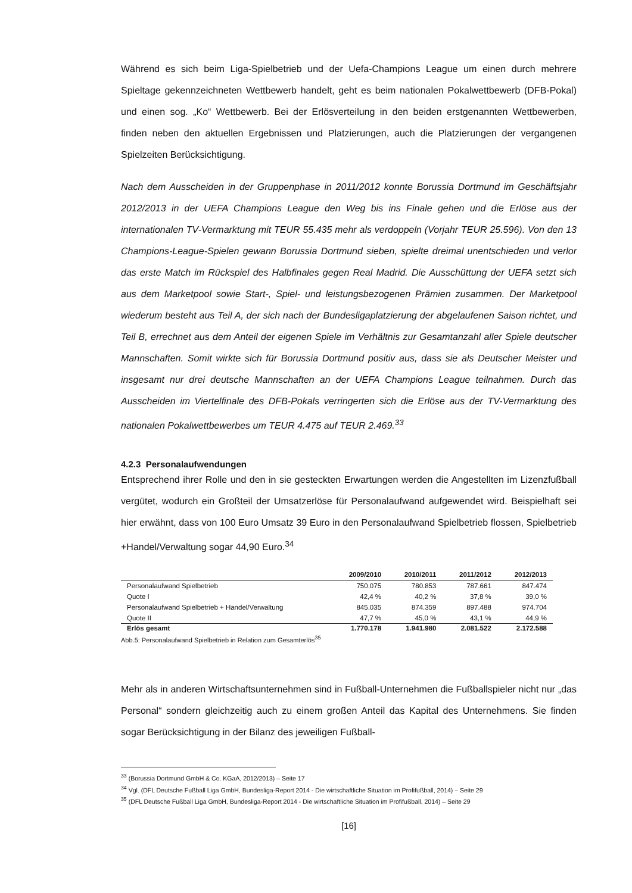Während es sich beim Liga-Spielbetrieb und der Uefa-Champions League um einen durch mehrere Spieltage gekennzeichneten Wettbewerb handelt, geht es beim nationalen Pokalwettbewerb (DFB-Pokal) und einen sog. „Ko“ Wettbewerb. Bei der Erlösverteilung in den beiden erstgenannten Wettbewerben, finden neben den aktuellen Ergebnissen und Platzierungen, auch die Platzierungen der vergangenen Spielzeiten Berücksichtigung.
Nach dem Ausscheiden in der Gruppenphase in 2011/2012 konnte Borussia Dortmund im Geschäftsjahr 2012/2013 in der UEFA Champions League den Weg bis ins Finale gehen und die Erlöse aus der internationalen TV-Vermarktung mit TEUR 55.435 mehr als verdoppeln (Vorjahr TEUR 25.596). Von den 13 Champions-League-Spielen gewann Borussia Dortmund sieben, spielte dreimal unentschieden und verlor das erste Match im Rückspiel des Halbfinales gegen Real Madrid. Die Ausschüttung der UEFA setzt sich aus dem Marketpool sowie Start-, Spiel- und leistungsbezogenen Prämien zusammen. Der Marketpool wiederum besteht aus Teil A, der sich nach der Bundesligaplatzierung der abgelaufenen Saison richtet, und Teil B, errechnet aus dem Anteil der eigenen Spiele im Verhältnis zur Gesamtanzahl aller Spiele deutscher Mannschaften. Somit wirkte sich für Borussia Dortmund positiv aus, dass sie als Deutscher Meister und insgesamt nur drei deutsche Mannschaften an der UEFA Champions League teilnahmen. Durch das Ausscheiden im Viertelfinale des DFB-Pokals verringerten sich die Erlöse aus der TV-Vermarktung des nationalen Pokalwettbewerbes um TEUR 4.475 auf TEUR 2.469.<sup>33</sup>
4.2.3 Personalaufwendungen
Entsprechend ihrer Rolle und den in sie gesteckten Erwartungen werden die Angestellten im Lizenzfußball vergütet, wodurch ein Großteil der Umsatzerlöse für Personalaufwand aufgewendet wird. Beispielhaft sei hier erwähnt, dass von 100 Euro Umsatz 39 Euro in den Personalaufwand Spielbetrieb flossen, Spielbetrieb +Handel/Verwaltung sogar 44,90 Euro.<sup>34</sup>
| | 2009/2010 | 2010/2011 | 2011/2012 | 2012/2013 |
| --- | --- | --- | --- | --- |
| Personalaufwand Spielbetrieb | 750.075 | 780.853 | 787.661 | 847.474 |
| Quote I | 42,4 % | 40,2 % | 37,8 % | 39,0 % |
| Personalaufwand Spielbetrieb + Handel/Verwaltung | 845.035 | 874.359 | 897.488 | 974.704 |
| Quote II | 47,7 % | 45,0 % | 43,1 % | 44,9 % |
| Erlös gesamt | 1.770.178 | 1.941.980 | 2.081.522 | 2.172.588 |
Abb.5: Personalaufwand Spielbetrieb in Relation zum Gesamterlös<sup>35</sup>
Mehr als in anderen Wirtschaftsunternehmen sind in Fußball-Unternehmen die Fußballspieler nicht nur „das Personal“ sondern gleichzeitig auch zu einem großen Anteil das Kapital des Unternehmens. Sie finden sogar Berücksichtigung in der Bilanz des jeweiligen Fußball-
<sup>33</sup> (Borussia Dortmund GmbH & Co. KGaA, 2012/2013) – Seite 17
<sup>34</sup> Vgl. (DFL Deutsche Fußball Liga GmbH, Bundesliga-Report 2014 - Die wirtschaftliche Situation im Profifußball, 2014) – Seite 29
<sup>35</sup> (DFL Deutsche Fußball Liga GmbH, Bundesliga-Report 2014 - Die wirtschaftliche Situation im Profifußball, 2014) – Seite 29
[16]